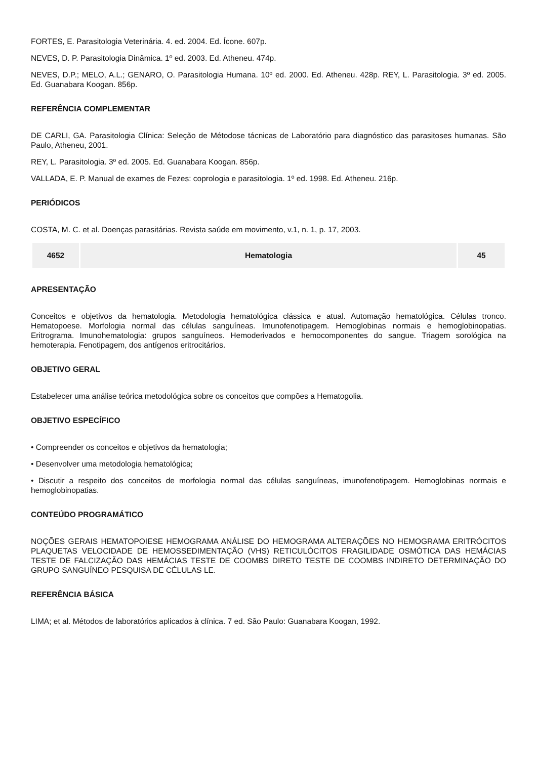FORTES, E. Parasitologia Veterinária. 4. ed. 2004. Ed. Ícone. 607p.
NEVES, D. P. Parasitologia Dinâmica. 1º ed. 2003. Ed. Atheneu. 474p.
NEVES, D.P.; MELO, A.L.; GENARO, O. Parasitologia Humana. 10º ed. 2000. Ed. Atheneu. 428p. REY, L. Parasitologia. 3º ed. 2005. Ed. Guanabara Koogan. 856p.
REFERÊNCIA COMPLEMENTAR
DE CARLI, GA. Parasitologia Clínica: Seleção de Métodose tácnicas de Laboratório para diagnóstico das parasitoses humanas. São Paulo, Atheneu, 2001.
REY, L. Parasitologia. 3º ed. 2005. Ed. Guanabara Koogan. 856p.
VALLADA, E. P. Manual de exames de Fezes: coprologia e parasitologia. 1º ed. 1998. Ed. Atheneu. 216p.
PERIÓDICOS
COSTA, M. C. et al. Doenças parasitárias. Revista saúde em movimento, v.1, n. 1, p. 17, 2003.
| 4652 | Hematologia | 45 |
APRESENTAÇÃO
Conceitos e objetivos da hematologia. Metodologia hematológica clássica e atual. Automação hematológica. Células tronco. Hematopoese. Morfologia normal das células sanguíneas. Imunofenotipagem. Hemoglobinas normais e hemoglobinopatias. Eritrograma. Imunohematologia: grupos sanguíneos. Hemoderivados e hemocomponentes do sangue. Triagem sorológica na hemoterapia. Fenotipagem, dos antígenos eritrocitários.
OBJETIVO GERAL
Estabelecer uma análise teórica metodológica sobre os conceitos que compões a Hematogolia.
OBJETIVO ESPECÍFICO
• Compreender os conceitos e objetivos da hematologia;
• Desenvolver uma metodologia hematológica;
• Discutir a respeito dos conceitos de morfologia normal das células sanguíneas, imunofenotipagem. Hemoglobinas normais e hemoglobinopatias.
CONTEÚDO PROGRAMÁTICO
NOÇÕES GERAIS HEMATOPOIESE HEMOGRAMA ANÁLISE DO HEMOGRAMA ALTERAÇÕES NO HEMOGRAMA ERITRÓCITOS PLAQUETAS VELOCIDADE DE HEMOSSEDIMENTAÇÃO (VHS) RETICULÓCITOS FRAGILIDADE OSMÓTICA DAS HEMÁCIAS TESTE DE FALCIZAÇÃO DAS HEMÁCIAS TESTE DE COOMBS DIRETO TESTE DE COOMBS INDIRETO DETERMINAÇÃO DO GRUPO SANGUÍNEO PESQUISA DE CÉLULAS LE.
REFERÊNCIA BÁSICA
LIMA; et al. Métodos de laboratórios aplicados à clínica. 7 ed. São Paulo: Guanabara Koogan, 1992.